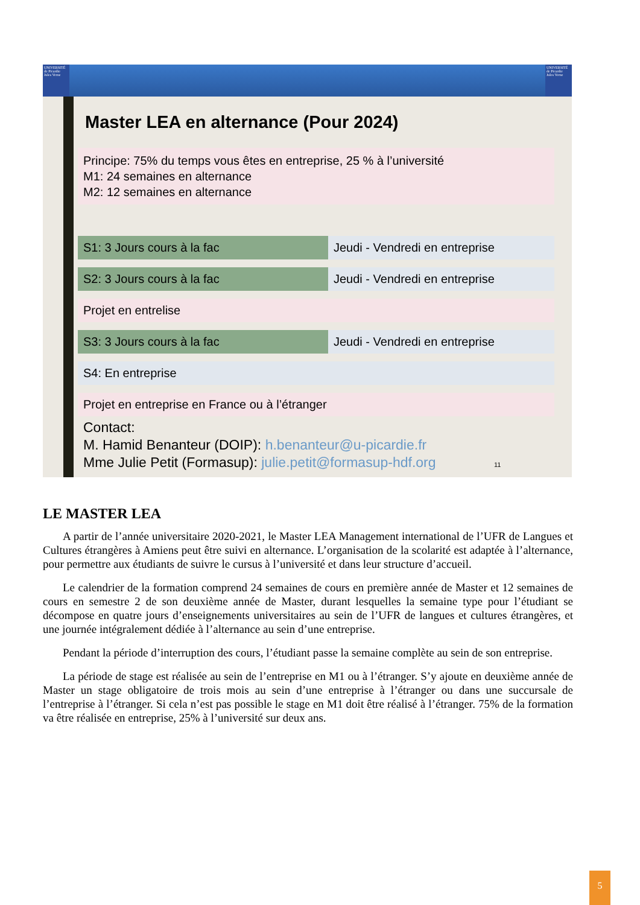UNIVERSITÉ de Picardie Jules Verne
UNIVERSITÉ de Picardie Jules Verne
Master LEA en alternance (Pour 2024)
Principe: 75% du temps vous êtes en entreprise, 25 % à l’université
M1: 24 semaines en alternance
M2: 12 semaines en alternance
S1: 3 Jours cours à la fac Jeudi - Vendredi en entreprise
S2: 3 Jours cours à la fac Jeudi - Vendredi en entreprise
Projet en entrelise
S3: 3 Jours cours à la fac Jeudi - Vendredi en entreprise
S4: En entreprise
Projet en entreprise en France ou à l’étranger
Contact:
M. Hamid Benanteur (DOIP): h.benanteur@u-picardie.fr
Mme Julie Petit (Formasup): julie.petit@formasup-hdf.org 11
LE MASTER LEA
A partir de l’année universitaire 2020-2021, le Master LEA Management international de l’UFR de Langues et Cultures étrangères à Amiens peut être suivi en alternance. L’organisation de la scolarité est adaptée à l’alternance, pour permettre aux étudiants de suivre le cursus à l’université et dans leur structure d’accueil.
Le calendrier de la formation comprend 24 semaines de cours en première année de Master et 12 semaines de cours en semestre 2 de son deuxième année de Master, durant lesquelles la semaine type pour l’étudiant se décompose en quatre jours d’enseignements universitaires au sein de l’UFR de langues et cultures étrangères, et une journée intégralement dédiée à l’alternance au sein d’une entreprise.
Pendant la période d’interruption des cours, l’étudiant passe la semaine complète au sein de son entreprise.
La période de stage est réalisée au sein de l’entreprise en M1 ou à l’étranger. S’y ajoute en deuxième année de Master un stage obligatoire de trois mois au sein d’une entreprise à l’étranger ou dans une succursale de l’entreprise à l’étranger. Si cela n’est pas possible le stage en M1 doit être réalisé à l’étranger. 75% de la formation va être réalisée en entreprise, 25% à l’université sur deux ans.
5